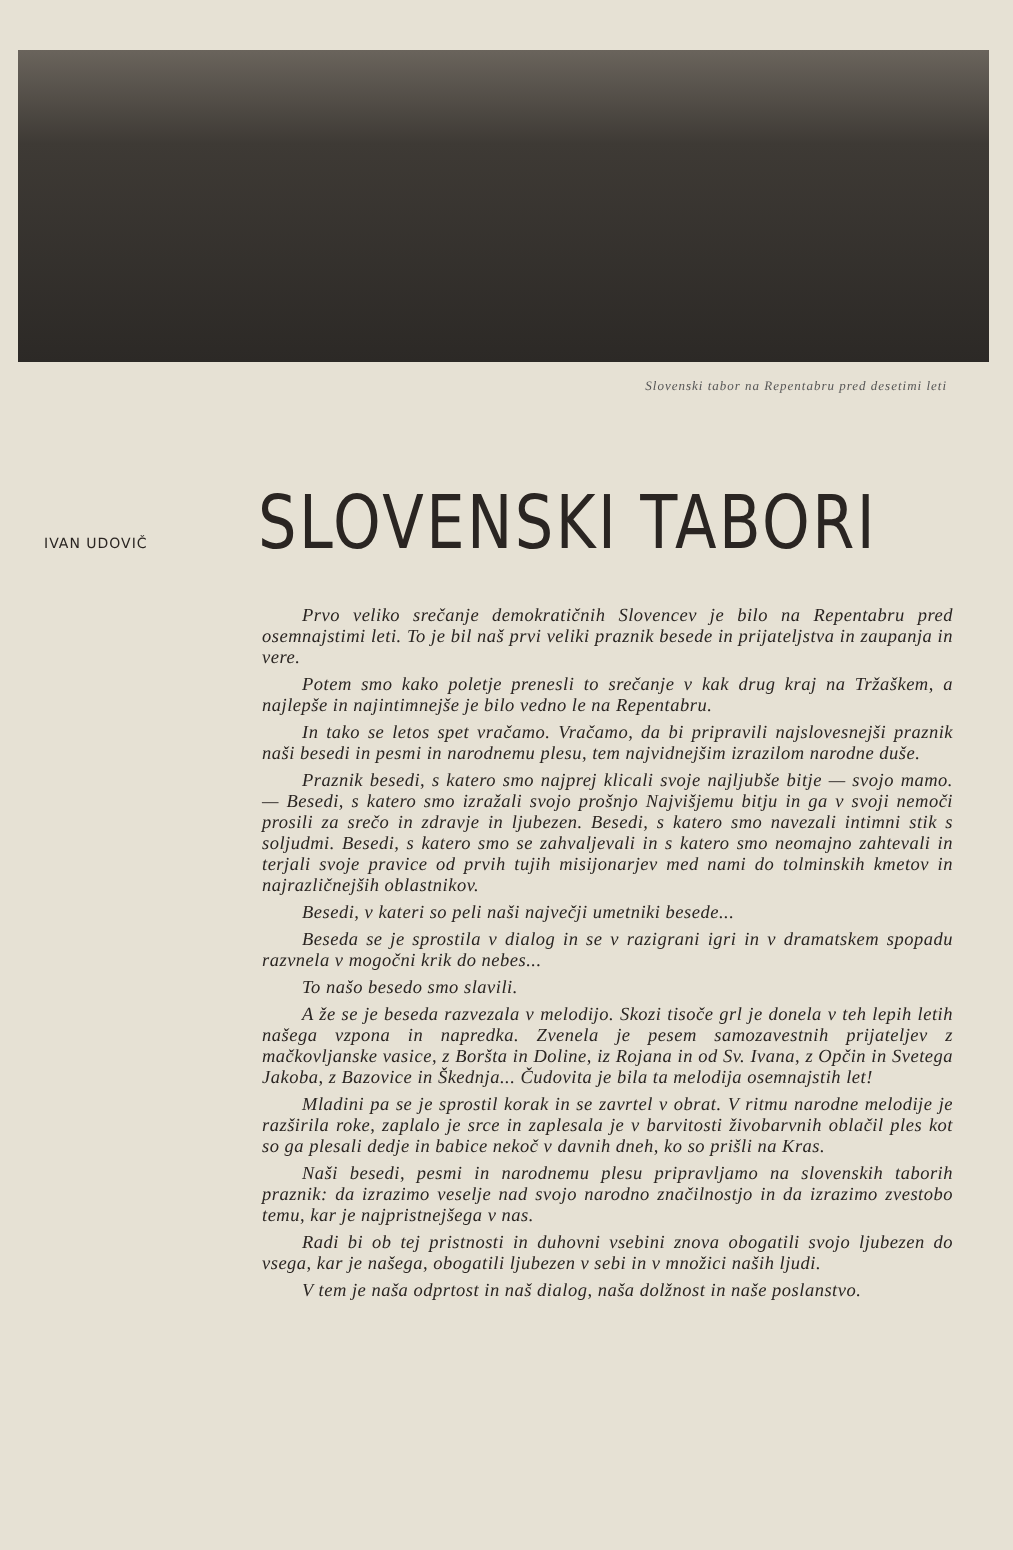Slovenski tabor na Repentabru pred desetimi leti
IVAN UDOVIČ
SLOVENSKI TABORI
Prvo veliko srečanje demokratičnih Slovencev je bilo na Repentabru pred osemnajstimi leti. To je bil naš prvi veliki praznik besede in prijateljstva in zaupanja in vere.
Potem smo kako poletje prenesli to srečanje v kak drug kraj na Tržaškem, a najlepše in najintimnejše je bilo vedno le na Repentabru.
In tako se letos spet vračamo. Vračamo, da bi pripravili najslovesnejši praznik naši besedi in pesmi in narodnemu plesu, tem najvidnejšim izrazilom narodne duše.
Praznik besedi, s katero smo najprej klicali svoje najljubše bitje — svojo mamo. — Besedi, s katero smo izražali svojo prošnjo Najvišjemu bitju in ga v svoji nemoči prosili za srečo in zdravje in ljubezen. Besedi, s katero smo navezali intimni stik s soljudmi. Besedi, s katero smo se zahvaljevali in s katero smo neomajno zahtevali in terjali svoje pravice od prvih tujih misijonarjev med nami do tolminskih kmetov in najrazličnejših oblastnikov.
Besedi, v kateri so peli naši največji umetniki besede...
Beseda se je sprostila v dialog in se v razigrani igri in v dramatskem spopadu razvnela v mogočni krik do nebes...
To našo besedo smo slavili.
A že se je beseda razvezala v melodijo. Skozi tisoče grl je donela v teh lepih letih našega vzpona in napredka. Zvenela je pesem samozavestnih prijateljev z mačkovljanske vasice, z Boršta in Doline, iz Rojana in od Sv. Ivana, z Opčin in Svetega Jakoba, z Bazovice in Škednja... Čudovita je bila ta melodija osemnajstih let!
Mladini pa se je sprostil korak in se zavrtel v obrat. V ritmu narodne melodije je razširila roke, zaplalo je srce in zaplesala je v barvitosti živobarvnih oblačil ples kot so ga plesali dedje in babice nekoč v davnih dneh, ko so prišli na Kras.
Naši besedi, pesmi in narodnemu plesu pripravljamo na slovenskih taborih praznik: da izrazimo veselje nad svojo narodno značilnostjo in da izrazimo zvestobo temu, kar je najpristnejšega v nas.
Radi bi ob tej pristnosti in duhovni vsebini znova obogatili svojo ljubezen do vsega, kar je našega, obogatili ljubezen v sebi in v množici naših ljudi.
V tem je naša odprtost in naš dialog, naša dolžnost in naše poslanstvo.